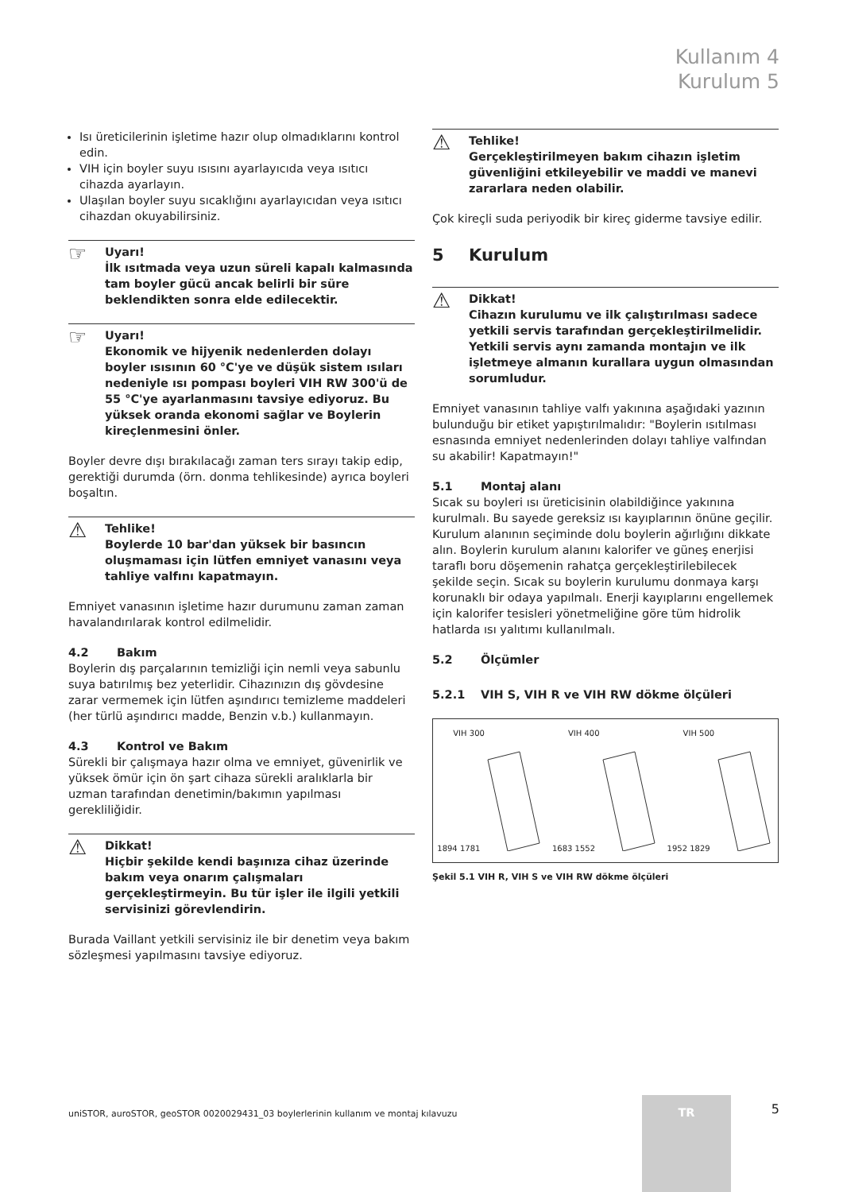Kullanım 4
Kurulum 5
Isı üreticilerinin işletime hazır olup olmadıklarını kontrol edin.
VIH için boyler suyu ısısını ayarlayıcıda veya ısıtıcı cihazda ayarlayın.
Ulaşılan boyler suyu sıcaklığını ayarlayıcıdan veya ısıtıcı cihazdan okuyabilirsiniz.
☞ Uyarı!
İlk ısıtmada veya uzun süreli kapalı kalmasında tam boyler gücü ancak belirli bir süre beklendikten sonra elde edilecektir.
☞ Uyarı!
Ekonomik ve hijyenik nedenlerden dolayı boyler ısısının 60 °C'ye ve düşük sistem ısıları nedeniyle ısı pompası boyleri VIH RW 300'ü de 55 °C'ye ayarlanmasını tavsiye ediyoruz. Bu yüksek oranda ekonomi sağlar ve Boylerin kireçlenmesini önler.
Boyler devre dışı bırakılacağı zaman ters sırayı takip edip, gerektiği durumda (örn. donma tehlikesinde) ayrıca boyleri boşaltın.
⚠ Tehlike!
Boylerde 10 bar'dan yüksek bir basıncın oluşmaması için lütfen emniyet vanasını veya tahliye valfını kapatmayın.
Emniyet vanasının işletime hazır durumunu zaman zaman havalandırılarak kontrol edilmelidir.
4.2 Bakım
Boylerin dış parçalarının temizliği için nemli veya sabunlu suya batırılmış bez yeterlidir. Cihazınızın dış gövdesine zarar vermemek için lütfen aşındırıcı temizleme maddeleri (her türlü aşındırıcı madde, Benzin v.b.) kullanmayın.
4.3 Kontrol ve Bakım
Sürekli bir çalışmaya hazır olma ve emniyet, güvenirlik ve yüksek ömür için ön şart cihaza sürekli aralıklarla bir uzman tarafından denetimin/bakımın yapılması gerekliliğidir.
⚠ Dikkat!
Hiçbir şekilde kendi başınıza cihaz üzerinde bakım veya onarım çalışmaları gerçekleştirmeyin. Bu tür işler ile ilgili yetkili servisinizi görevlendirin.
Burada Vaillant yetkili servisiniz ile bir denetim veya bakım sözleşmesi yapılmasını tavsiye ediyoruz.
⚠ Tehlike!
Gerçekleştirilmeyen bakım cihazın işletim güvenliğini etkileyebilir ve maddi ve manevi zararlara neden olabilir.
Çok kireçli suda periyodik bir kireç giderme tavsiye edilir.
5 Kurulum
⚠ Dikkat!
Cihazın kurulumu ve ilk çalıştırılması sadece yetkili servis tarafından gerçekleştirilmelidir. Yetkili servis aynı zamanda montajın ve ilk işletmeye almanın kurallara uygun olmasından sorumludur.
Emniyet vanasının tahliye valfı yakınına aşağıdaki yazının bulunduğu bir etiket yapıştırılmalıdır: "Boylerin ısıtılması esnasında emniyet nedenlerinden dolayı tahliye valfından su akabilir! Kapatmayın!"
5.1 Montaj alanı
Sıcak su boyleri ısı üreticisinin olabildiğince yakınına kurulmalı. Bu sayede gereksiz ısı kayıplarının önüne geçilir. Kurulum alanının seçiminde dolu boylerin ağırlığını dikkate alın. Boylerin kurulum alanını kalorifer ve güneş enerjisi taraflı boru döşemenin rahatça gerçekleştirilebilecek şekilde seçin. Sıcak su boylerin kurulumu donmaya karşı korunaklı bir odaya yapılmalı. Enerji kayıplarını engellemek için kalorifer tesisleri yönetmeliğine göre tüm hidrolik hatlarda ısı yalıtımı kullanılmalı.
5.2 Ölçümler
5.2.1 VIH S, VIH R ve VIH RW dökme ölçüleri
VIH 300
1894 1781
VIH 400
1683 1552
VIH 500
1952 1829
Şekil 5.1 VIH R, VIH S ve VIH RW dökme ölçüleri
uniSTOR, auroSTOR, geoSTOR 0020029431_03 boylerlerinin kullanım ve montaj kılavuzu
TR 5